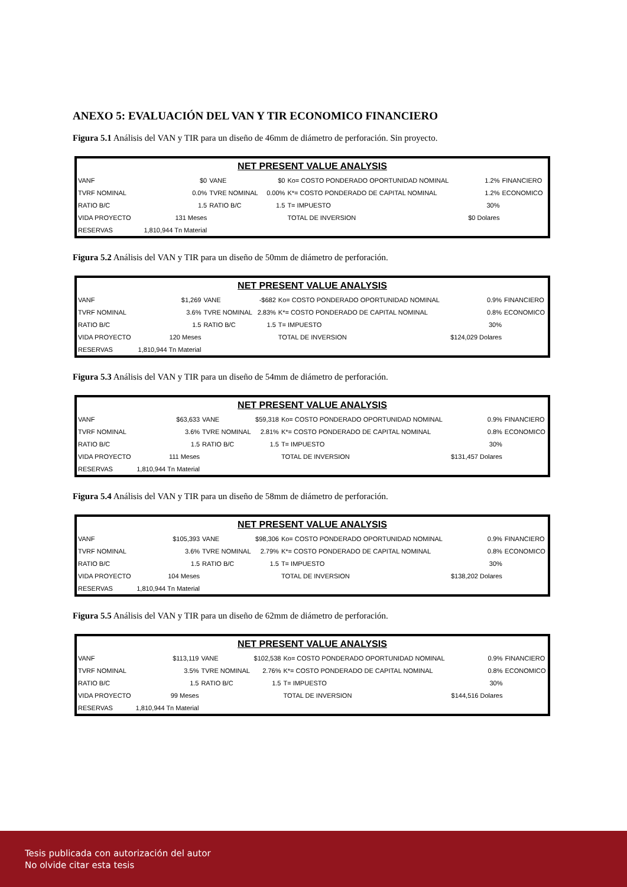ANEXO 5: EVALUACIÓN DEL VAN Y TIR ECONOMICO FINANCIERO
Figura 5.1 Análisis del VAN y TIR para un diseño de 46mm de diámetro de perforación. Sin proyecto.
| NET PRESENT VALUE ANALYSIS | | | | | | |
| --- | --- | --- | --- | --- | --- | --- |
| VANF | $0 | VANE | $0 | Ko= COSTO PONDERADO OPORTUNIDAD NOMINAL | 1.2% | FINANCIERO |
| TVRF NOMINAL | 0.0% | TVRE NOMINAL | 0.00% | K*= COSTO PONDERADO DE CAPITAL NOMINAL | 1.2% | ECONOMICO |
| RATIO B/C | 1.5 | RATIO B/C | 1.5 | T= IMPUESTO | 30% | |
| VIDA PROYECTO | 131 Meses | | | TOTAL DE INVERSION | $0 Dolares | |
| RESERVAS | 1,810,944 Tn Material | | | | | |
Figura 5.2 Análisis del VAN y TIR para un diseño de 50mm de diámetro de perforación.
| NET PRESENT VALUE ANALYSIS | | | | | | |
| --- | --- | --- | --- | --- | --- | --- |
| VANF | $1,269 | VANE | -$682 | Ko= COSTO PONDERADO OPORTUNIDAD NOMINAL | 0.9% | FINANCIERO |
| TVRF NOMINAL | 3.6% | TVRE NOMINAL | 2.83% | K*= COSTO PONDERADO DE CAPITAL NOMINAL | 0.8% | ECONOMICO |
| RATIO B/C | 1.5 | RATIO B/C | 1.5 | T= IMPUESTO | 30% | |
| VIDA PROYECTO | 120 Meses | | | TOTAL DE INVERSION | $124,029 Dolares | |
| RESERVAS | 1,810,944 Tn Material | | | | | |
Figura 5.3 Análisis del VAN y TIR para un diseño de 54mm de diámetro de perforación.
| NET PRESENT VALUE ANALYSIS | | | | | | |
| --- | --- | --- | --- | --- | --- | --- |
| VANF | $63,633 | VANE | $59,318 | Ko= COSTO PONDERADO OPORTUNIDAD NOMINAL | 0.9% | FINANCIERO |
| TVRF NOMINAL | 3.6% | TVRE NOMINAL | 2.81% | K*= COSTO PONDERADO DE CAPITAL NOMINAL | 0.8% | ECONOMICO |
| RATIO B/C | 1.5 | RATIO B/C | 1.5 | T= IMPUESTO | 30% | |
| VIDA PROYECTO | 111 Meses | | | TOTAL DE INVERSION | $131,457 Dolares | |
| RESERVAS | 1,810,944 Tn Material | | | | | |
Figura 5.4 Análisis del VAN y TIR para un diseño de 58mm de diámetro de perforación.
| NET PRESENT VALUE ANALYSIS | | | | | | |
| --- | --- | --- | --- | --- | --- | --- |
| VANF | $105,393 | VANE | $98,306 | Ko= COSTO PONDERADO OPORTUNIDAD NOMINAL | 0.9% | FINANCIERO |
| TVRF NOMINAL | 3.6% | TVRE NOMINAL | 2.79% | K*= COSTO PONDERADO DE CAPITAL NOMINAL | 0.8% | ECONOMICO |
| RATIO B/C | 1.5 | RATIO B/C | 1.5 | T= IMPUESTO | 30% | |
| VIDA PROYECTO | 104 Meses | | | TOTAL DE INVERSION | $138,202 Dolares | |
| RESERVAS | 1,810,944 Tn Material | | | | | |
Figura 5.5 Análisis del VAN y TIR para un diseño de 62mm de diámetro de perforación.
| NET PRESENT VALUE ANALYSIS | | | | | | |
| --- | --- | --- | --- | --- | --- | --- |
| VANF | $113,119 | VANE | $102,538 | Ko= COSTO PONDERADO OPORTUNIDAD NOMINAL | 0.9% | FINANCIERO |
| TVRF NOMINAL | 3.5% | TVRE NOMINAL | 2.76% | K*= COSTO PONDERADO DE CAPITAL NOMINAL | 0.8% | ECONOMICO |
| RATIO B/C | 1.5 | RATIO B/C | 1.5 | T= IMPUESTO | 30% | |
| VIDA PROYECTO | 99 Meses | | | TOTAL DE INVERSION | $144,516 Dolares | |
| RESERVAS | 1,810,944 Tn Material | | | | | |
Tesis publicada con autorización del autor
No olvide citar esta tesis